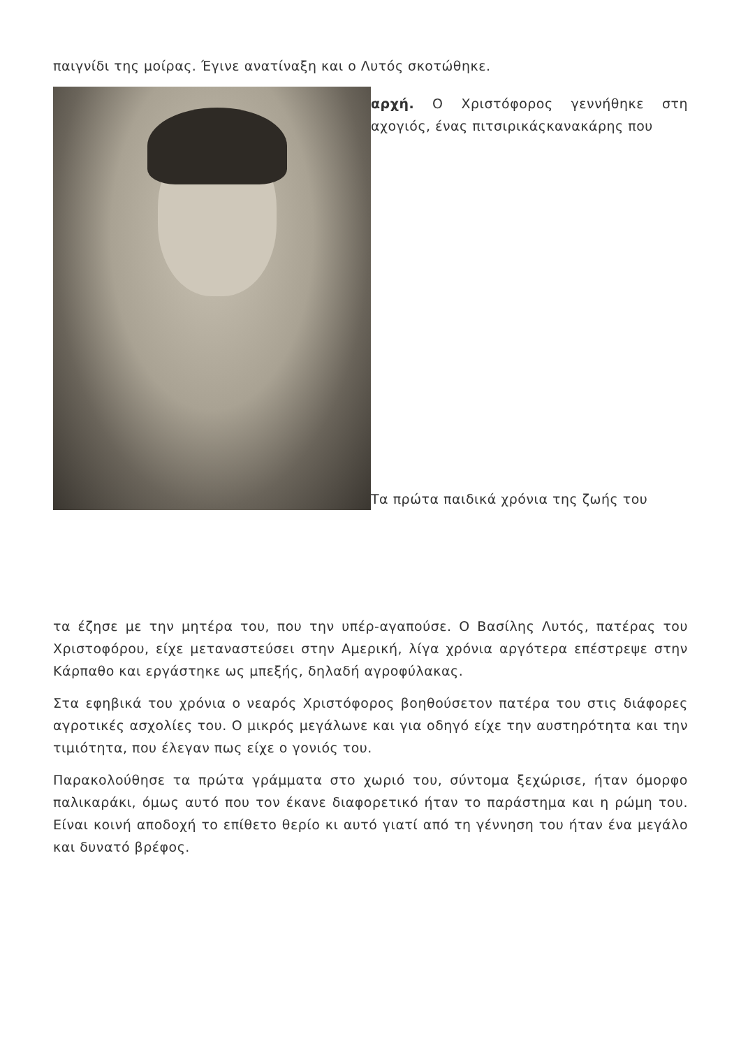παιγνίδι της μοίρας. Έγινε ανατίναξη και ο Λυτός σκοτώθηκε.
αρχή. Ο Χριστόφορος γεννήθηκε στη αχογιός, ένας πιτσιρικάςκανακάρης που
Τα πρώτα παιδικά χρόνια της ζωής του
τα έζησε με την μητέρα του, που την υπέρ-αγαπούσε. Ο Βασίλης Λυτός, πατέρας του Χριστοφόρου, είχε μεταναστεύσει στην Αμερική, λίγα χρόνια αργότερα επέστρεψε στην Κάρπαθο και εργάστηκε ως μπεξής, δηλαδή αγροφύλακας.
Στα εφηβικά του χρόνια ο νεαρός Χριστόφορος βοηθούσετον πατέρα του στις διάφορες αγροτικές ασχολίες του. Ο μικρός μεγάλωνε και για οδηγό είχε την αυστηρότητα και την τιμιότητα, που έλεγαν πως είχε ο γονιός του.
Παρακολούθησε τα πρώτα γράμματα στο χωριό του, σύντομα ξεχώρισε, ήταν όμορφο παλικαράκι, όμως αυτό που τον έκανε διαφορετικό ήταν το παράστημα και η ρώμη του. Είναι κοινή αποδοχή το επίθετο θερίο κι αυτό γιατί από τη γέννηση του ήταν ένα μεγάλο και δυνατό βρέφος.